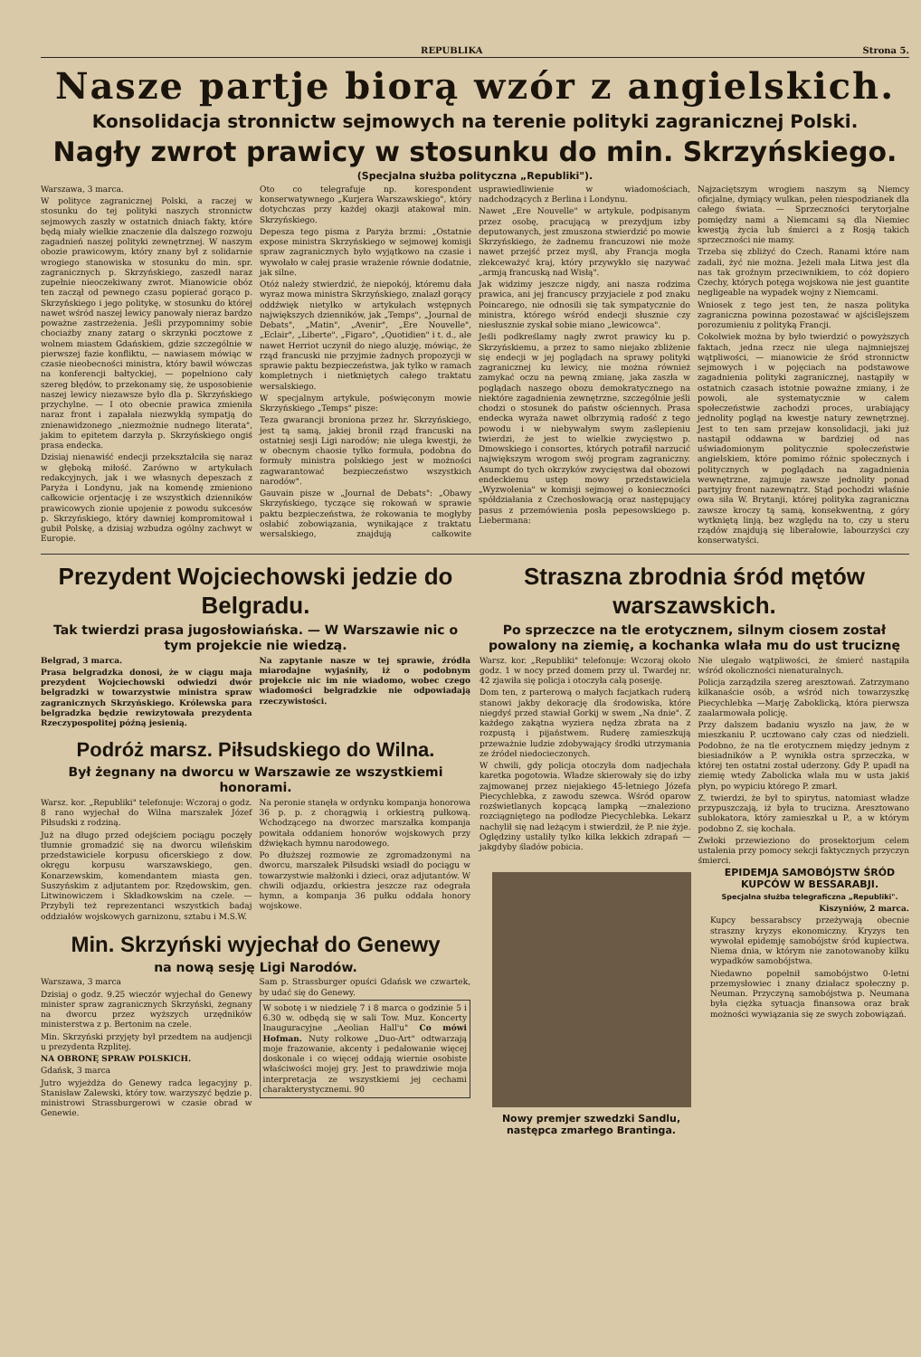REPUBLIKA Strona 5.
Nasze partje biorą wzór z angielskich.
Konsolidacja stronnictw sejmowych na terenie polityki zagranicznej Polski.
Nagły zwrot prawicy w stosunku do min. Skrzyńskiego.
(Specjalna służba polityczna „Republiki").
Warszawa, 3 marca.
W polityce zagranicznej Polski, a raczej w stosunku do tej polityki naszych stronnictw sejmowych zaszły w ostatnich dniach fakty, które będą miały wielkie znaczenie dla dalszego rozwoju zagadnień naszej polityki zewnętrznej. W naszym obozie prawicowym, który znany był z solidarnie wrogiego stanowiska w stosunku do min. spr. zagranicznych p. Skrzyńskiego, zaszedł naraz zupełnie nieoczekiwany zwrot. Mianowicie obóz ten zaczął od pewnego czasu popierać gorąco p. Skrzyńskiego i jego politykę, w stosunku do której nawet wśród naszej lewicy panowały nieraz bardzo poważne zastrzeżenia. Jeśli przypomnimy sobie chociażby znany zatarg o skrzynki pocztowe z wolnem miastem Gdańskiem, gdzie szczególnie w pierwszej fazie konfliktu, — nawiasem mówiąc w czasie nieobecności ministra, który bawił wówczas na konferencji bałtyckiej, — popełniono cały szereg błędów, to przekonamy się, że usposobienie naszej lewicy niezawsze było dla p. Skrzyńskiego przychylne. — I oto obecnie prawica zmieniła naraz front i zapałała niezwykłą sympatją do znienawidzonego „niezmożnie nudnego literata", jakim to epitetem darzyła p. Skrzyńskiego ongiś prasa endecka.
Dzisiaj nienawiść endecji przekształciła się naraz w głęboką miłość. Zarówno w artykułach redakcyjnych, jak i we własnych depeszach z Paryża i Londynu, jak na komendę zmieniono całkowicie orjentację i ze wszystkich dzienników prawicowych zionie upojenie z powodu sukcesów p. Skrzyńskiego, który dawniej kompromitował i gubił Polskę, a dzisiaj wzbudza ogólny zachwyt w Europie.
Oto co telegrafuje np. korespondent konserwatywnego „Kurjera Warszawskiego", który dotychczas przy każdej okazji atakował min. Skrzyńskiego.
Depesza tego pisma z Paryża brzmi: „Ostatnie expose ministra Skrzyńskiego w sejmowej komisji spraw zagranicznych było wyjątkowo na czasie i wywołało w całej prasie wrażenie równie dodatnie, jak silne.
Otóż należy stwierdzić, że niepokój, któremu dała wyraz mowa ministra Skrzyńskiego, znalazł gorący oddźwięk nietylko w artykułach wstępnych największych dzienników, jak „Temps", „Journal de Debats", „Matin", „Avenir", „Ere Nouvelle", „Eclair", „Liberte", „Figaro", „Quotidien" i t. d., ale nawet Herriot uczynił do niego aluzję, mówiąc, że rząd francuski nie przyjmie żadnych propozycji w sprawie paktu bezpieczeństwa, jak tylko w ramach kompletnych i nietkniętych całego traktatu wersalskiego.
W specjalnym artykule, poświęconym mowie Skrzyńskiego „Temps" pisze:
Teza gwarancji broniona przez hr. Skrzyńskiego, jest tą samą, jakiej bronił rząd francuski na ostatniej sesji Ligi narodów; nie ulega kwestji, że w obecnym chaosie tylko formuła, podobna do formuły ministra polskiego jest w możności zagwarantować bezpieczeństwo wszystkich narodów".
Gauvain pisze w „Journal de Debats": „Obawy Skrzyńskiego, tyczące się rokowań w sprawie paktu bezpieczeństwa, że rokowania te mogłyby osłabić zobowiązania, wynikające z traktatu wersalskiego, znajdują całkowite usprawiedliwienie w wiadomościach, nadchodzących z Berlina i Londynu.
Nawet „Ere Nouvelle" w artykule, podpisanym przez osobę, pracującą w prezydjum izby deputowanych, jest zmuszona stwierdzić po mowie Skrzyńskiego, że żadnemu francuzowi nie może nawet przejść przez myśl, aby Francja mogła zlekceważyć kraj, który przywykło się nazywać „armją francuską nad Wisłą".
Jak widzimy jeszcze nigdy, ani nasza rodzima prawica, ani jej francuscy przyjaciele z pod znaku Poincarego, nie odnosili się tak sympatycznie do ministra, którego wśród endecji słusznie czy niesłusznie zyskał sobie miano „lewicowca".
Jeśli podkreślamy nagły zwrot prawicy ku p. Skrzyńskiemu, a przez to samo niejako zbliżenie się endecji w jej poglądach na sprawy polityki zagranicznej ku lewicy, nie można również zamykać oczu na pewną zmianę, jaka zaszła w poglądach naszego obozu demokratycznego na niektóre zagadnienia zewnętrzne, szczególnie jeśli chodzi o stosunek do państw ościennych. Prasa endecka wyraża nawet olbrzymią radość z tego powodu i w niebywałym swym zaślepieniu twierdzi, że jest to wielkie zwycięstwo p. Dmowskiego i consortes, których potrafił narzucić największym wrogom swój program zagraniczny. Asumpt do tych okrzyków zwycięstwa dał obozowi endeckiemu ustęp mowy przedstawiciela „Wyzwolenia" w komisji sejmowej o konieczności spółdziałania z Czechosłowacją oraz następujący pasus z przemówienia posła pepesowskiego p. Liebermana:
Najzaciętszym wrogiem naszym są Niemcy oficjalne, dymiący wulkan, pełen niespodzianek dla całego świata. — Sprzeczności terytorjalne pomiędzy nami a Niemcami są dla Niemiec kwestją życia lub śmierci a z Rosją takich sprzeczności nie mamy.
Trzeba się zbliżyć do Czech. Ranami które nam zadali, żyć nie można. Jeżeli mała Litwa jest dla nas tak groźnym przeciwnikiem, to cóż dopiero Czechy, których potęga wojskowa nie jest guantite negligeable na wypadek wojny z Niemcami.
Wniosek z tego jest ten, że nasza polityka zagraniczna powinna pozostawać w ajściślejszem porozumieniu z polityką Francji.
Cokolwiek można by było twierdzić o powyższych faktach, jedna rzecz nie ulega najmniejszej wątpliwości, — mianowicie że śród stronnictw sejmowych i w pojęciach na podstawowe zagadnienia polityki zagranicznej, nastąpiły w ostatnich czasach istotnie poważne zmiany, i że powoli, ale systematycznie w całem społeczeństwie zachodzi proces, urabiający jednolity pogląd na kwestje natury zewnętrznej. Jest to ten sam przejaw konsolidacji, jaki już nastąpił oddawna w bardziej od nas uświadomionym politycznie społeczeństwie angielskiem, które pomimo różnic społecznych i politycznych w poglądach na zagadnienia wewnętrzne, zajmuje zawsze jednolity ponad partyjny front nazewnątrz. Stąd pochodzi właśnie owa siła W. Brytanji, której polityka zagraniczna zawsze kroczy tą samą, konsekwentną, z góry wytkniętą linją, bez względu na to, czy u steru rządów znajdują się liberałowie, labourzyści czy konserwatyści.
Prezydent Wojciechowski jedzie do Belgradu.
Tak twierdzi prasa jugosłowiańska. — W Warszawie nic o tym projekcie nie wiedzą.
Belgrad, 3 marca.
Prasa belgradzka donosi, że w ciągu maja prezydent Wojciechowski odwiedzi dwór belgradzki w towarzystwie ministra spraw zagranicznych Skrzyńskiego. Królewska para belgradzka będzie rewizytowała prezydenta Rzeczypospolitej późną jesienią.
Na zapytanie nasze w tej sprawie, źródła miarodajne wyjaśniły, iż o podobnym projekcie nic im nie wiadomo, wobec czego wiadomości belgradzkie nie odpowiadają rzeczywistości.
Podróż marsz. Piłsudskiego do Wilna.
Był żegnany na dworcu w Warszawie ze wszystkiemi honorami.
Warsz. kor. „Republiki" telefonuje: Wczoraj o godz. 8 rano wyjechał do Wilna marszałek Józef Piłsudski z rodziną.
Już na długo przed odejściem pociągu poczęły tłumnie gromadzić się na dworcu wileńskim przedstawiciele korpusu oficerskiego z dow. okręgu korpusu warszawskiego, gen. Konarzewskim, komendantem miasta gen. Suszyńskim z adjutantem por. Rzędowskim, gen. Litwinowiczem i Składkowskim na czele. — Przybyli też reprezentanci wszystkich badaj oddziałów wojskowych garnizonu, sztabu i M.S.W.
Na peronie stanęła w ordynku kompanja honorowa 36 p. p. z chorągwią i orkiestrą pułkową. Wchodzącego na dworzec marszałka kompanja powitała oddaniem honorów wojskowych przy dźwiękach hymnu narodowego.
Po dłuższej rozmowie ze zgromadzonymi na dworcu, marszałek Piłsudski wsiadł do pociągu w towarzystwie małżonki i dzieci, oraz adjutantów. W chwili odjazdu, orkiestra jeszcze raz odegrała hymn, a kompanja 36 pułku oddała honory wojskowe.
Min. Skrzyński wyjechał do Genewy
na nową sesję Ligi Narodów.
Warszawa, 3 marca
Dzisiaj o godz. 9.25 wieczór wyjechał do Genewy minister spraw zagranicznych Skrzyński, żegnany na dworcu przez wyższych urzędników ministerstwa z p. Bertonim na czele.
Min. Skrzyński przyjęty był przedtem na audjencji u prezydenta Rzplitej.
NA OBRONĘ SPRAW POLSKICH.
Gdańsk, 3 marca
Jutro wyjeżdża do Genewy radca legacyjny p. Stanisław Zalewski, który tow. warzyszyć będzie p. ministrowi Strassburgerowi w czasie obrad w Genewie.
Sam p. Strassburger opuści Gdańsk we czwartek, by udać się do Genewy.
W sobotę i w niedzielę 7 i 8 marca o godzinie 5 i 6.30 w. odbędą się w sali Tow. Muz. Koncerty Inauguracyjne „Aeolian Hall'u" Co mówi Hofman. Nuty rolkowe „Duo-Art" odtwarzają moje frazowanie, akcenty i pedałowanie więcej doskonale i co więcej oddają wiernie osobiste właściwości mojej gry. Jest to prawdziwie moja interpretacja ze wszystkiemi jej cechami charakterystycznemi. 90
Straszna zbrodnia śród mętów warszawskich.
Po sprzeczce na tle erotycznem, silnym ciosem został powalony na ziemię, a kochanka wlała mu do ust truciznę
Warsz. kor. „Republiki" telefonuje: Wczoraj około godz. 1 w nocy przed domem przy ul. Twardej nr. 42 zjawiła się policja i otoczyła całą posesję.
Dom ten, z parterową o małych facjatkach ruderą stanowi jakby dekorację dla środowiska, które niegdyś przed stawiał Gorkij w swem „Na dnie". Z każdego zakątna wyziera nędza zbrata na z rozpustą i pijaństwem. Ruderę zamieszkują przeważnie ludzie zdobywający środki utrzymania ze źródeł niedocieczonych.
W chwili, gdy policja otoczyła dom nadjechała karetka pogotowia. Władze skierowały się do izby zajmowanej przez niejakiego 45-letniego Józefa Piecychlebka, z zawodu szewca. Wśród oparow rozświetlanych kopcącą lampką —znaleziono rozciągniętego na podłodze Piecychlebka. Lekarz nachylił się nad leżącym i stwierdził, że P. nie żyje. Oględziny ustaliły tylko kilka lekkich zdrapań — jakgdyby śladów pobicia.
Nie ulegało wątpliwości, że śmierć nastąpiła wśród okoliczności nienaturalnych.
Policja zarządziła szereg aresztowań. Zatrzymano kilkanaście osób, a wśród nich towarzyszkę Piecychlebka —Marję Zaboklicką, która pierwsza zaalarmowała policję.
Przy dalszem badaniu wyszło na jaw, że w mieszkaniu P. ucztowano cały czas od niedzieli. Podobno, że na tle erotycznem między jednym z biesiadników a P. wynikła ostra sprzeczka, w której ten ostatni został uderzony. Gdy P. upadł na ziemię wtedy Zabolicka wlała mu w usta jakiś płyn, po wypiciu którego P. zmarł.
Z. twierdzi, że był to spirytus, natomiast władze przypuszczają, iż była to trucizna. Aresztowano sublokatora, który zamieszkał u P., a w którym podobno Z. się kochała.
Zwłoki przewieziono do prosektorjum celem ustalenia przy pomocy sekcji faktycznych przyczyn śmierci.
Nowy premjer szwedzki Sandlu, następca zmarłego Brantinga.
EPIDEMJA SAMOBÓJSTW ŚRÓD KUPCÓW W BESSARABJI.
Specjalna służba telegraficzna „Republiki".
Kiszyniów, 2 marca.
Kupcy bessarabscy przeżywają obecnie straszny kryzys ekonomiczny. Kryzys ten wywołał epidemję samobójstw śród kupiectwa. Niema dnia, w którym nie zanotowanoby kilku wypadków samobójstwa.
Niedawno popełnił samobójstwo 0-letni przemysłowiec i znany działacz społeczny p. Neuman. Przyczyną samobójstwa p. Neumana była ciężka sytuacja finansowa oraz brak możności wywiązania się ze swych zobowiązań.